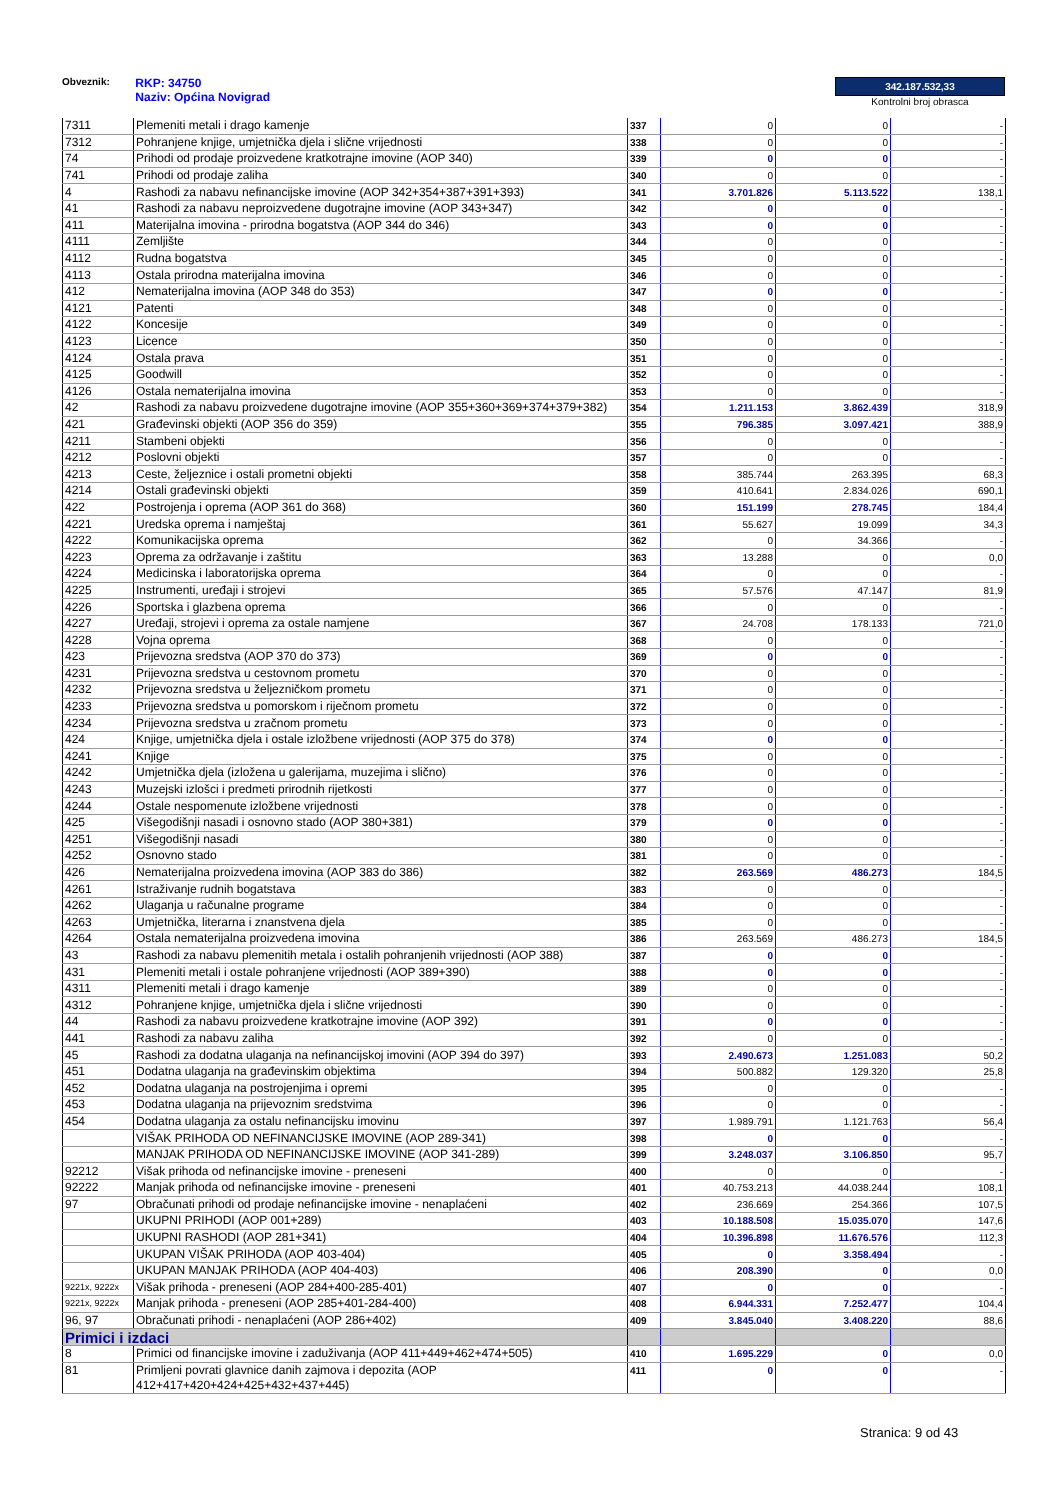Obveznik: RKP: 34750
Naziv: Općina Novigrad
342.187.532,33
Kontrolni broj obrasca
| 7311 | Plemeniti metali i drago kamenje | 337 | 0 | 0 | - |
| 7312 | Pohranjene knjige, umjetnička djela i slične vrijednosti | 338 | 0 | 0 | - |
| 74 | Prihodi od prodaje proizvedene kratkotrajne imovine (AOP 340) | 339 | 0 | 0 | - |
| 741 | Prihodi od prodaje zaliha | 340 | 0 | 0 | - |
| 4 | Rashodi za nabavu nefinancijske imovine (AOP 342+354+387+391+393) | 341 | 3.701.826 | 5.113.522 | 138,1 |
| 41 | Rashodi za nabavu neproizvedene dugotrajne imovine (AOP 343+347) | 342 | 0 | 0 | - |
| 411 | Materijalna imovina - prirodna bogatstva (AOP 344 do 346) | 343 | 0 | 0 | - |
| 4111 | Zemljište | 344 | 0 | 0 | - |
| 4112 | Rudna bogatstva | 345 | 0 | 0 | - |
| 4113 | Ostala prirodna materijalna imovina | 346 | 0 | 0 | - |
| 412 | Nematerijalna imovina (AOP 348 do 353) | 347 | 0 | 0 | - |
| 4121 | Patenti | 348 | 0 | 0 | - |
| 4122 | Koncesije | 349 | 0 | 0 | - |
| 4123 | Licence | 350 | 0 | 0 | - |
| 4124 | Ostala prava | 351 | 0 | 0 | - |
| 4125 | Goodwill | 352 | 0 | 0 | - |
| 4126 | Ostala nematerijalna imovina | 353 | 0 | 0 | - |
| 42 | Rashodi za nabavu proizvedene dugotrajne imovine (AOP 355+360+369+374+379+382) | 354 | 1.211.153 | 3.862.439 | 318,9 |
| 421 | Građevinski objekti (AOP 356 do 359) | 355 | 796.385 | 3.097.421 | 388,9 |
| 4211 | Stambeni objekti | 356 | 0 | 0 | - |
| 4212 | Poslovni objekti | 357 | 0 | 0 | - |
| 4213 | Ceste, željeznice i ostali prometni objekti | 358 | 385.744 | 263.395 | 68,3 |
| 4214 | Ostali građevinski objekti | 359 | 410.641 | 2.834.026 | 690,1 |
| 422 | Postrojenja i oprema (AOP 361 do 368) | 360 | 151.199 | 278.745 | 184,4 |
| 4221 | Uredska oprema i namještaj | 361 | 55.627 | 19.099 | 34,3 |
| 4222 | Komunikacijska oprema | 362 | 0 | 34.366 | - |
| 4223 | Oprema za održavanje i zaštitu | 363 | 13.288 | 0 | 0,0 |
| 4224 | Medicinska i laboratorijska oprema | 364 | 0 | 0 | - |
| 4225 | Instrumenti, uređaji i strojevi | 365 | 57.576 | 47.147 | 81,9 |
| 4226 | Sportska i glazbena oprema | 366 | 0 | 0 | - |
| 4227 | Uređaji, strojevi i oprema za ostale namjene | 367 | 24.708 | 178.133 | 721,0 |
| 4228 | Vojna oprema | 368 | 0 | 0 | - |
| 423 | Prijevozna sredstva (AOP 370 do 373) | 369 | 0 | 0 | - |
| 4231 | Prijevozna sredstva u cestovnom prometu | 370 | 0 | 0 | - |
| 4232 | Prijevozna sredstva u željezničkom prometu | 371 | 0 | 0 | - |
| 4233 | Prijevozna sredstva u pomorskom i riječnom prometu | 372 | 0 | 0 | - |
| 4234 | Prijevozna sredstva u zračnom prometu | 373 | 0 | 0 | - |
| 424 | Knjige, umjetnička djela i ostale izložbene vrijednosti (AOP 375 do 378) | 374 | 0 | 0 | - |
| 4241 | Knjige | 375 | 0 | 0 | - |
| 4242 | Umjetnička djela (izložena u galerijama, muzejima i slično) | 376 | 0 | 0 | - |
| 4243 | Muzejski izlošci i predmeti prirodnih rijetkosti | 377 | 0 | 0 | - |
| 4244 | Ostale nespomenute izložbene vrijednosti | 378 | 0 | 0 | - |
| 425 | Višegodišnji nasadi i osnovno stado (AOP 380+381) | 379 | 0 | 0 | - |
| 4251 | Višegodišnji nasadi | 380 | 0 | 0 | - |
| 4252 | Osnovno stado | 381 | 0 | 0 | - |
| 426 | Nematerijalna proizvedena imovina (AOP 383 do 386) | 382 | 263.569 | 486.273 | 184,5 |
| 4261 | Istraživanje rudnih bogatstava | 383 | 0 | 0 | - |
| 4262 | Ulaganja u računalne programe | 384 | 0 | 0 | - |
| 4263 | Umjetnička, literarna i znanstvena djela | 385 | 0 | 0 | - |
| 4264 | Ostala nematerijalna proizvedena imovina | 386 | 263.569 | 486.273 | 184,5 |
| 43 | Rashodi za nabavu plemenitih metala i ostalih pohranjenih vrijednosti (AOP 388) | 387 | 0 | 0 | - |
| 431 | Plemeniti metali i ostale pohranjene vrijednosti (AOP 389+390) | 388 | 0 | 0 | - |
| 4311 | Plemeniti metali i drago kamenje | 389 | 0 | 0 | - |
| 4312 | Pohranjene knjige, umjetnička djela i slične vrijednosti | 390 | 0 | 0 | - |
| 44 | Rashodi za nabavu proizvedene kratkotrajne imovine (AOP 392) | 391 | 0 | 0 | - |
| 441 | Rashodi za nabavu zaliha | 392 | 0 | 0 | - |
| 45 | Rashodi za dodatna ulaganja na nefinancijskoj imovini (AOP 394 do 397) | 393 | 2.490.673 | 1.251.083 | 50,2 |
| 451 | Dodatna ulaganja na građevinskim objektima | 394 | 500.882 | 129.320 | 25,8 |
| 452 | Dodatna ulaganja na postrojenjima i opremi | 395 | 0 | 0 | - |
| 453 | Dodatna ulaganja na prijevoznim sredstvima | 396 | 0 | 0 | - |
| 454 | Dodatna ulaganja za ostalu nefinancijsku imovinu | 397 | 1.989.791 | 1.121.763 | 56,4 |
| | VIŠAK PRIHODA OD NEFINANCIJSKE IMOVINE (AOP 289-341) | 398 | 0 | 0 | - |
| | MANJAK PRIHODA OD NEFINANCIJSKE IMOVINE (AOP 341-289) | 399 | 3.248.037 | 3.106.850 | 95,7 |
| 92212 | Višak prihoda od nefinancijske imovine - preneseni | 400 | 0 | 0 | - |
| 92222 | Manjak prihoda od nefinancijske imovine - preneseni | 401 | 40.753.213 | 44.038.244 | 108,1 |
| 97 | Obračunati prihodi od prodaje nefinancijske imovine - nenaplaćeni | 402 | 236.669 | 254.366 | 107,5 |
| | UKUPNI PRIHODI (AOP 001+289) | 403 | 10.188.508 | 15.035.070 | 147,6 |
| | UKUPNI RASHODI (AOP 281+341) | 404 | 10.396.898 | 11.676.576 | 112,3 |
| | UKUPAN VIŠAK PRIHODA (AOP 403-404) | 405 | 0 | 3.358.494 | - |
| | UKUPAN MANJAK PRIHODA (AOP 404-403) | 406 | 208.390 | 0 | 0,0 |
| 9221x, 9222x | Višak prihoda - preneseni (AOP 284+400-285-401) | 407 | 0 | 0 | - |
| 9221x, 9222x | Manjak prihoda - preneseni (AOP 285+401-284-400) | 408 | 6.944.331 | 7.252.477 | 104,4 |
| 96, 97 | Obračunati prihodi - nenaplaćeni (AOP 286+402) | 409 | 3.845.040 | 3.408.220 | 88,6 |
| Primici i izdaci | | | | | |
| 8 | Primici od financijske imovine i zaduživanja (AOP 411+449+462+474+505) | 410 | 1.695.229 | 0 | 0,0 |
| 81 | Primljeni povrati glavnice danih zajmova i depozita (AOP 412+417+420+424+425+432+437+445) | 411 | 0 | 0 | - |
Stranica: 9 od 43